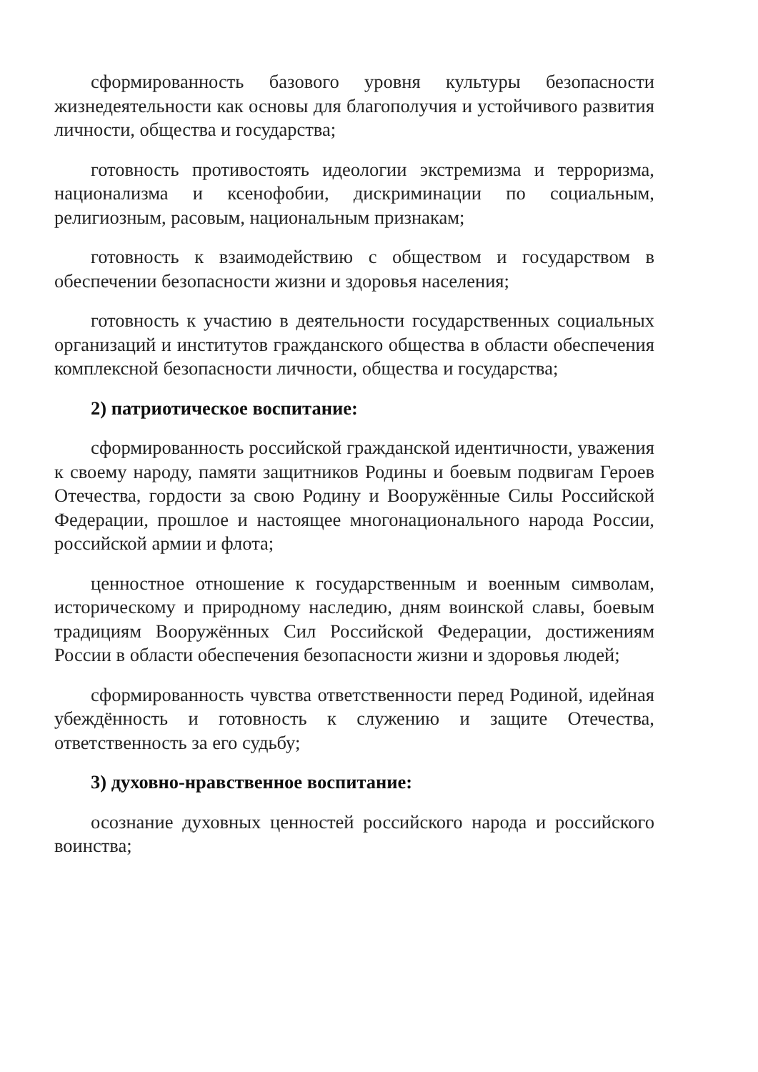сформированность базового уровня культуры безопасности жизнедеятельности как основы для благополучия и устойчивого развития личности, общества и государства;
готовность противостоять идеологии экстремизма и терроризма, национализма и ксенофобии, дискриминации по социальным, религиозным, расовым, национальным признакам;
готовность к взаимодействию с обществом и государством в обеспечении безопасности жизни и здоровья населения;
готовность к участию в деятельности государственных социальных организаций и институтов гражданского общества в области обеспечения комплексной безопасности личности, общества и государства;
2) патриотическое воспитание:
сформированность российской гражданской идентичности, уважения к своему народу, памяти защитников Родины и боевым подвигам Героев Отечества, гордости за свою Родину и Вооружённые Силы Российской Федерации, прошлое и настоящее многонационального народа России, российской армии и флота;
ценностное отношение к государственным и военным символам, историческому и природному наследию, дням воинской славы, боевым традициям Вооружённых Сил Российской Федерации, достижениям России в области обеспечения безопасности жизни и здоровья людей;
сформированность чувства ответственности перед Родиной, идейная убеждённость и готовность к служению и защите Отечества, ответственность за его судьбу;
3) духовно-нравственное воспитание:
осознание духовных ценностей российского народа и российского воинства;